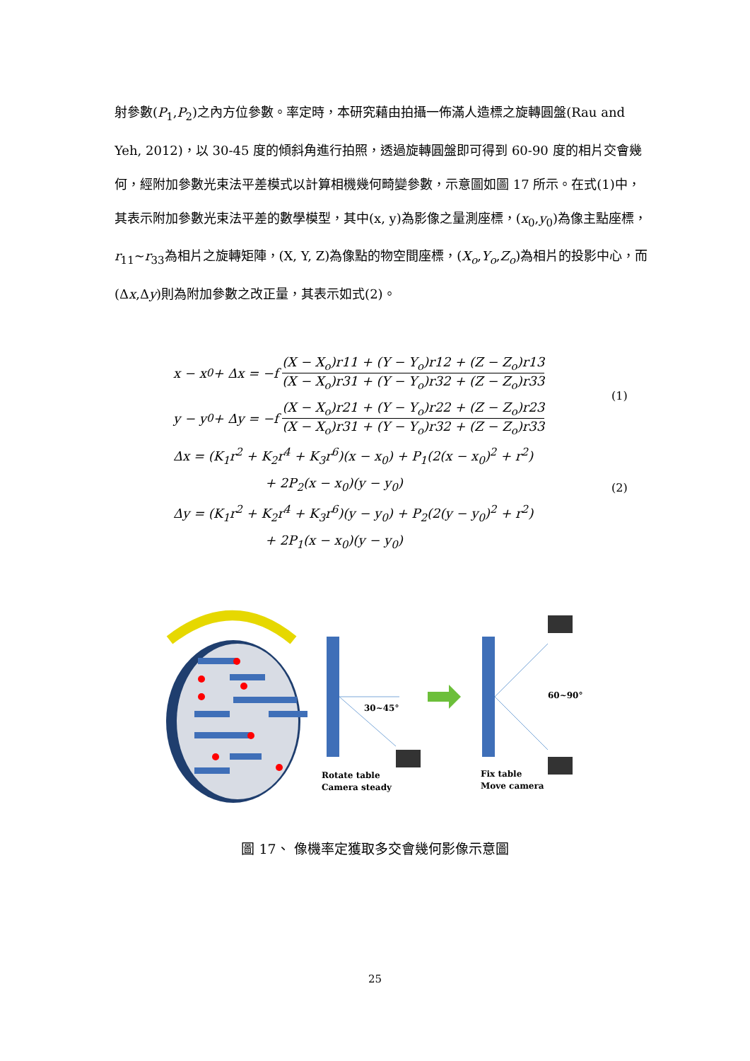射參數(P<sub>1</sub>,P<sub>2</sub>)之內方位參數。率定時，本研究藉由拍攝一佈滿人造標之旋轉圓盤(Rau and Yeh, 2012)，以 30-45 度的傾斜角進行拍照，透過旋轉圓盤即可得到 60-90 度的相片交會幾何，經附加參數光束法平差模式以計算相機幾何畸變參數，示意圖如圖 17 所示。在式(1)中，其表示附加參數光束法平差的數學模型，其中(x, y)為影像之量測座標，(x<sub>0</sub>,y<sub>0</sub>)為像主點座標，r<sub>11</sub>~r<sub>33</sub>為相片之旋轉矩陣，(X, Y, Z)為像點的物空間座標，(X<sub>o</sub>,Y<sub>o</sub>,Z<sub>o</sub>)為相片的投影中心，而(Δx,Δy)則為附加參數之改正量，其表示如式(2)。
x − x<sub>0</sub> + Δx = −f (X − X<sub>o</sub>)r11 + (Y − Y<sub>o</sub>)r12 + (Z − Z<sub>o</sub>)r13 (X − X<sub>o</sub>)r31 + (Y − Y<sub>o</sub>)r32 + (Z − Z<sub>o</sub>)r33
y − y<sub>0</sub> + Δy = −f (X − X<sub>o</sub>)r21 + (Y − Y<sub>o</sub>)r22 + (Z − Z<sub>o</sub>)r23 (X − X<sub>o</sub>)r31 + (Y − Y<sub>o</sub>)r32 + (Z − Z<sub>o</sub>)r33
Δx = (K<sub>1</sub>r<sup>2</sup> + K<sub>2</sub>r<sup>4</sup> + K<sub>3</sub>r<sup>6</sup>)(x − x<sub>0</sub>) + P<sub>1</sub>(2(x − x<sub>0</sub>)<sup>2</sup> + r<sup>2</sup>)
+ 2P<sub>2</sub>(x − x<sub>0</sub>)(y − y<sub>0</sub>)
Δy = (K<sub>1</sub>r<sup>2</sup> + K<sub>2</sub>r<sup>4</sup> + K<sub>3</sub>r<sup>6</sup>)(y − y<sub>0</sub>) + P<sub>2</sub>(2(y − y<sub>0</sub>)<sup>2</sup> + r<sup>2</sup>)
+ 2P<sub>1</sub>(x − x<sub>0</sub>)(y − y<sub>0</sub>)
(1)
(2)
30~45°
60~90°
Rotate table
Camera steady
Fix table
Move camera
圖 17、 像機率定獲取多交會幾何影像示意圖
25